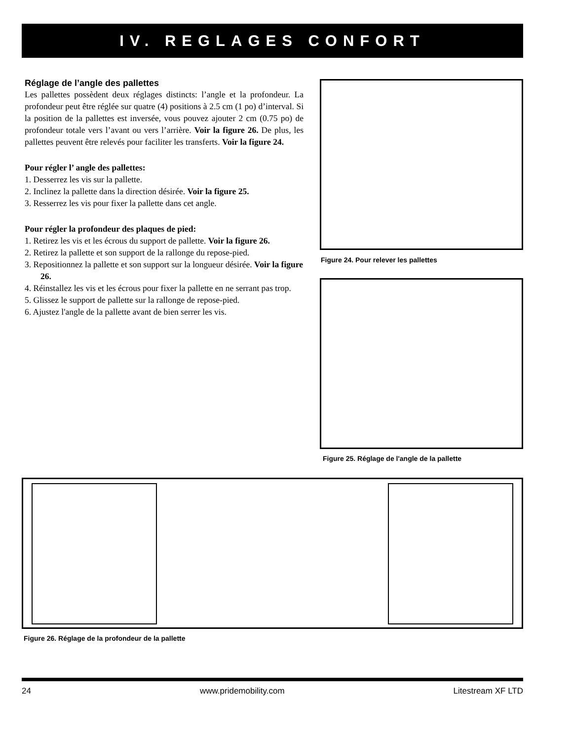IV. REGLAGES CONFORT
Réglage de l’angle des pallettes
Les pallettes possèdent deux réglages distincts: l’angle et la profondeur. La profondeur peut être réglée sur quatre (4) positions à 2.5 cm (1 po) d’interval. Si la position de la pallettes est inversée, vous pouvez ajouter 2 cm (0.75 po) de profondeur totale vers l’avant ou vers l’arrière. Voir la figure 26. De plus, les pallettes peuvent être relevés pour faciliter les transferts. Voir la figure 24.
Pour régler l’ angle des pallettes:
1. Desserrez les vis sur la pallette.
2. Inclinez la pallette dans la direction désirée. Voir la figure 25.
3. Resserrez les vis pour fixer la pallette dans cet angle.
Pour régler la profondeur des plaques de pied:
1. Retirez les vis et les écrous du support de pallette. Voir la figure 26.
2. Retirez la pallette et son support de la rallonge du repose-pied.
3. Repositionnez la pallette et son support sur la longueur désirée. Voir la figure 26.
4. Réinstallez les vis et les écrous pour fixer la pallette en ne serrant pas trop.
5. Glissez le support de pallette sur la rallonge de repose-pied.
6. Ajustez l'angle de la pallette avant de bien serrer les vis.
Figure 24. Pour relever les pallettes
Figure 25. Réglage de l'angle de la pallette
Figure 26. Réglage de la profondeur de la pallette
24 www.pridemobility.com Litestream XF LTD